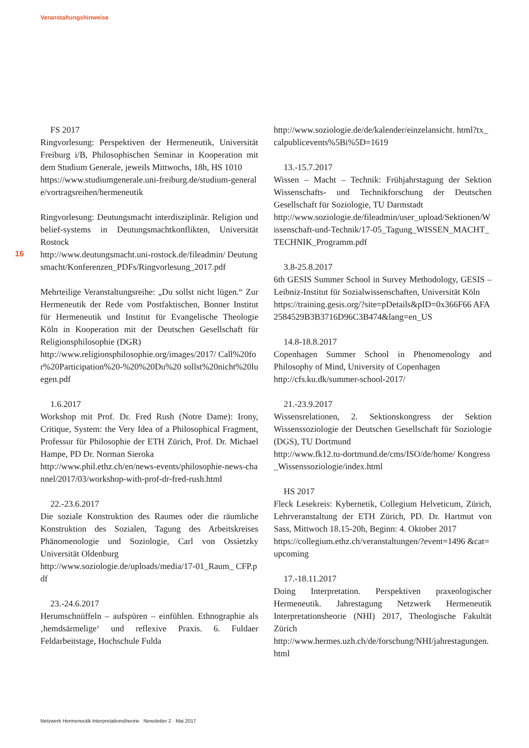Veranstaltungshinweise
16
FS 2017
Ringvorlesung: Perspektiven der Hermeneutik, Universität Freiburg i/B, Philosophischen Seminar in Kooperation mit dem Studium Generale, jeweils Mittwochs, 18h, HS 1010
https://www.studiumgenerale.uni-freiburg.de/studium-generale/vortragsreihen/hermeneutik
Ringvorlesung: Deutungsmacht interdisziplinär. Religion und belief-systems in Deutungsmachtkonflikten, Universität Rostock
http://www.deutungsmacht.uni-rostock.de/fileadmin/ Deutungsmacht/Konferenzen_PDFs/Ringvorlesung_2017.pdf
Mehrteilige Veranstaltungsreihe: „Du sollst nicht lügen.“ Zur Hermeneutik der Rede vom Postfaktischen, Bonner Institut für Hermeneutik und Institut für Evangelische Theologie Köln in Kooperation mit der Deutschen Gesellschaft für Religionsphilosophie (DGR)
http://www.religionsphilosophie.org/images/2017/ Call%20for%20Participation%20-%20%20Du%20 sollst%20nicht%20luegen.pdf
1.6.2017
Workshop mit Prof. Dr. Fred Rush (Notre Dame): Irony, Critique, System: the Very Idea of a Philosophical Fragment, Professur für Philosophie der ETH Zürich, Prof. Dr. Michael Hampe, PD Dr. Norman Sieroka
http://www.phil.ethz.ch/en/news-events/philosophie-news-channel/2017/03/workshop-with-prof-dr-fred-rush.html
22.-23.6.2017
Die soziale Konstruktion des Raumes oder die räumliche Konstruktion des Sozialen, Tagung des Arbeitskreises Phänomenologie und Soziologie, Carl von Ossietzky Universität Oldenburg
http://www.soziologie.de/uploads/media/17-01_Raum_ CFP.pdf
23.-24.6.2017
Herumschnüffeln – aufspüren – einfühlen. Ethnographie als ‚hemdsärmelige‘ und reflexive Praxis. 6. Fuldaer Feldarbeitstage, Hochschule Fulda
http://www.soziologie.de/de/kalender/einzelansicht. html?tx_calpublicevents%5Bi%5D=1619
13.-15.7.2017
Wissen – Macht – Technik: Frühjahrstagung der Sektion Wissenschafts- und Technikforschung der Deutschen Gesellschaft für Soziologie, TU Darmstadt
http://www.soziologie.de/fileadmin/user_upload/Sektionen/Wissenschaft-und-Technik/17-05_Tagung_WISSEN_MACHT_TECHNIK_Programm.pdf
3.8-25.8.2017
6th GESIS Summer School in Survey Methodology, GESIS – Leibniz-Institut für Sozialwissenschaften, Universität Köln
https://training.gesis.org/?site=pDetails&pID=0x366F66 AFA2584529B3B3716D96C3B474&lang=en_US
14.8-18.8.2017
Copenhagen Summer School in Phenomenology and Philosophy of Mind, University of Copenhagen
http://cfs.ku.dk/summer-school-2017/
21.-23.9.2017
Wissensrelationen, 2. Sektionskongress der Sektion Wissenssoziologie der Deutschen Gesellschaft für Soziologie (DGS), TU Dortmund
http://www.fk12.tu-dortmund.de/cms/ISO/de/home/ Kongress_Wissenssoziologie/index.html
HS 2017
Fleck Lesekreis: Kybernetik, Collegium Helveticum, Zürich, Lehrveranstaltung der ETH Zürich, PD. Dr. Hartmut von Sass, Mittwoch 18.15-20h, Beginn: 4. Oktober 2017
https://collegium.ethz.ch/veranstaltungen/?event=1496 &cat=upcoming
17.-18.11.2017
Doing Interpretation. Perspektiven praxeologischer Hermeneutik. Jahrestagung Netzwerk Hermeneutik Interpretationsheorie (NHI) 2017, Theologische Fakultät Zürich
http://www.hermes.uzh.ch/de/forschung/NHI/jahrestagungen.html
Netzwerk Hermeneutik Interpretationstheorie Newsletter 2 · Mai 2017